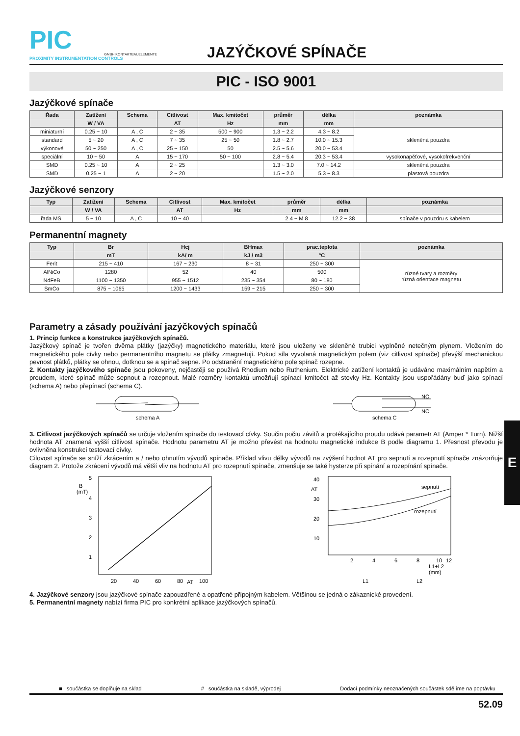E
PIC
GMBH KONTAKTBAUELEMENTE
PROXIMITY INSTRUMENTATION CONTROLS
JAZÝČKOVÉ SPÍNAČE
PIC - ISO 9001
Jazýčkové spínače
| Řada | Zatížení | Schema | Citlivost | Max. kmitočet | průměr | délka | poznámka |
| --- | --- | --- | --- | --- | --- | --- | --- |
| | W / VA | | AT | Hz | mm | mm | |
| miniaturní | 0.25 ~ 10 | A , C | 2 ~ 35 | 500 ~ 900 | 1.3 ~ 2.2 | 4.3 ~ 8.2 | skleněná pouzdra |
| standard | 5 ~ 20 | A , C | 7 ~ 35 | 25 ~ 50 | 1.8 ~ 2.7 | 10.0 ~ 15.3 | |
| výkonové | 50 ~ 250 | A , C | 25 ~ 150 | 50 | 2.5 ~ 5.6 | 20.0 ~ 53.4 | |
| speciální | 10 ~ 50 | A | 15 ~ 170 | 50 ~ 100 | 2.8 ~ 5.4 | 20.3 ~ 53.4 | vysokonapěťové, vysokofrekvenční |
| SMD | 0.25 ~ 10 | A | 2 ~ 25 | | 1.3 ~ 3.0 | 7.0 ~ 14.2 | skleněná pouzdra |
| SMD | 0.25 ~ 1 | A | 2 ~ 20 | | 1.5 ~ 2.0 | 5.3 ~ 8.3 | plastová pouzdra |
Jazýčkové senzory
| Typ | Zatížení | Schema | Citlivost | Max. kmitočet | průměr | délka | poznámka |
| --- | --- | --- | --- | --- | --- | --- | --- |
| | W / VA | | AT | Hz | mm | mm | |
| řada MS | 5 ~ 10 | A , C | 10 ~ 40 | | 2.4 ~ M 8 | 12.2 ~ 38 | spínače v pouzdru s kabelem |
Permanentní magnety
| Typ | Br | Hcj | BHmax | prac.teplota | poznámka |
| --- | --- | --- | --- | --- | --- |
| | mT | kA/ m | kJ / m3 | °C | |
| Ferit | 215 ~ 410 | 167 ~ 230 | 8 ~ 31 | 250 ~ 300 | různé tvary a rozměry různá orientace magnetu |
| AlNiCo | 1280 | 52 | 40 | 500 | |
| NdFeB | 1100 ~ 1350 | 955 ~ 1512 | 235 ~ 354 | 80 ~ 180 | |
| SmCo | 875 ~ 1065 | 1200 ~ 1433 | 159 ~ 215 | 250 ~ 300 | |
Parametry a zásady používání jazýčkových spínačů
1. Princip funkce a konstrukce jazýčkových spínačů.
Jazýčkový spínač je tvořen dvěma plátky (jazýčky) magnetického materiálu, které jsou uloženy ve skleněné trubici vyplněné netečným plynem. Vložením do magnetického pole cívky nebo permanentního magnetu se plátky zmagnetují. Pokud síla vyvolaná magnetickým polem (viz citlivost spínače) převýší mechanickou pevnost plátků, plátky se ohnou, dotknou se a spínač sepne. Po odstranění magnetického pole spínač rozepne.
2. Kontakty jazýčkového spínače jsou pokoveny, nejčastěji se používá Rhodium nebo Ruthenium. Elektrické zatížení kontaktů je udáváno maximálním napětím a proudem, které spínač může sepnout a rozepnout. Malé rozměry kontaktů umožňují spínací kmitočet až stovky Hz. Kontakty jsou uspořádány buď jako spínací (schema A) nebo přepínací (schema C).
schema A
NO
NC
schema C
3. Citlivost jazýčkových spínačů se určuje vložením spínače do testovací cívky. Součin počtu závitů a protékajícího proudu udává parametr AT (Amper * Turn). Nižší hodnota AT znamená vyšší citlivost spínače. Hodnotu parametru AT je možno převést na hodnotu magnetické indukce B podle diagramu 1. Přesnost převodu je ovlivněna konstrukcí testovací cívky.
Cilovost spínače se sníží zkrácením a / nebo ohnutím vývodů spínače. Příklad vlivu délky vývodů na zvýšení hodnot AT pro sepnutí a rozepnutí spínače znázorňuje diagram 2. Protože zkrácení vývodů má větší vliv na hodnotu AT pro rozepnutí spínače, zmenšuje se také hysterze při spínání a rozepínání spínače.
5
B
(mT)
4
3
2
1
20
40
60
80
AT
100
40
AT
30
20
10
sepnutí
rozepnutí
2
4
6
8
10
12
L1+L2
(mm)
L1
L2
4. Jazýčkové senzory jsou jazýčkové spínače zapouzdřené a opatřené přípojným kabelem. Většinou se jedná o zákaznické provedení.
5. Permanentní magnety nabízí firma PIC pro konkrétní aplikace jazýčkových spínačů.
■ součástka se doplňuje na sklad # součástka na skladě, výprodej Dodací podmínky neoznačených součástek sdělíme na poptávku
52.09